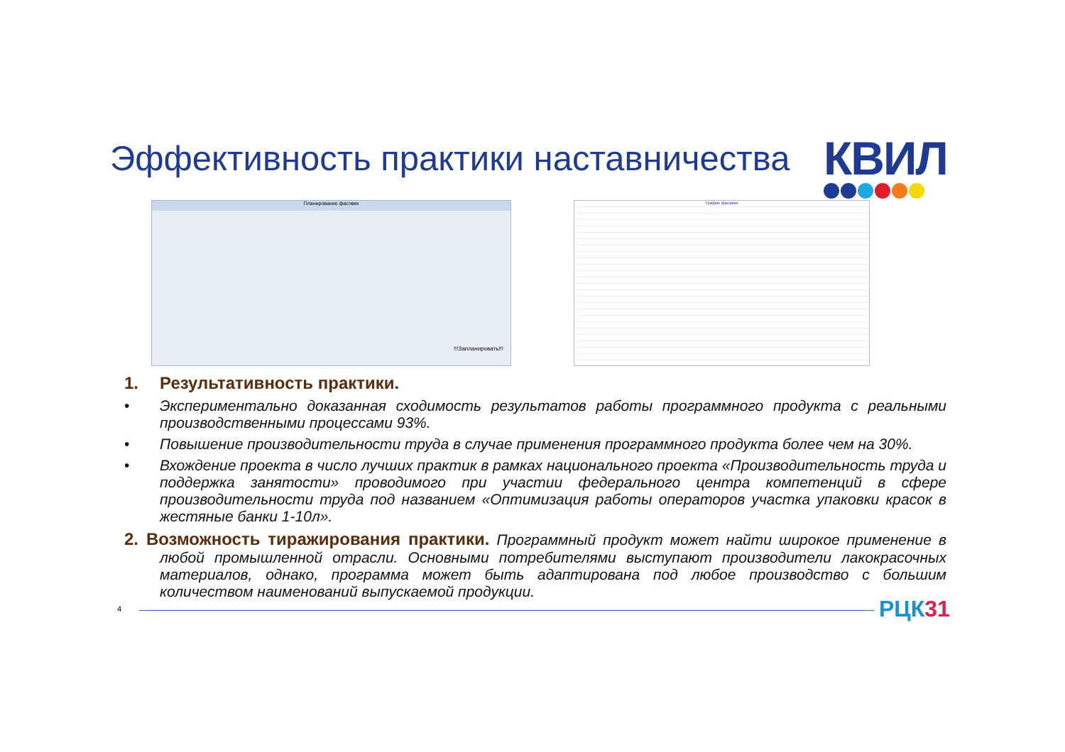Эффективность практики наставничества
КВИЛ
Планирование фасовки
!!!Запланировать!!!
График фасовки
1. Результативность практики.
• Экспериментально доказанная сходимость результатов работы программного продукта с реальными производственными процессами 93%.
• Повышение производительности труда в случае применения программного продукта более чем на 30%.
• Вхождение проекта в число лучших практик в рамках национального проекта «Производительность труда и поддержка занятости» проводимого при участии федерального центра компетенций в сфере производительности труда под названием «Оптимизация работы операторов участка упаковки красок в жестяные банки 1-10л».
2. Возможность тиражирования практики. Программный продукт может найти широкое применение в любой промышленной отрасли. Основными потребителями выступают производители лакокрасочных материалов, однако, программа может быть адаптирована под любое производство с большим количеством наименований выпускаемой продукции.
4 РЦК31